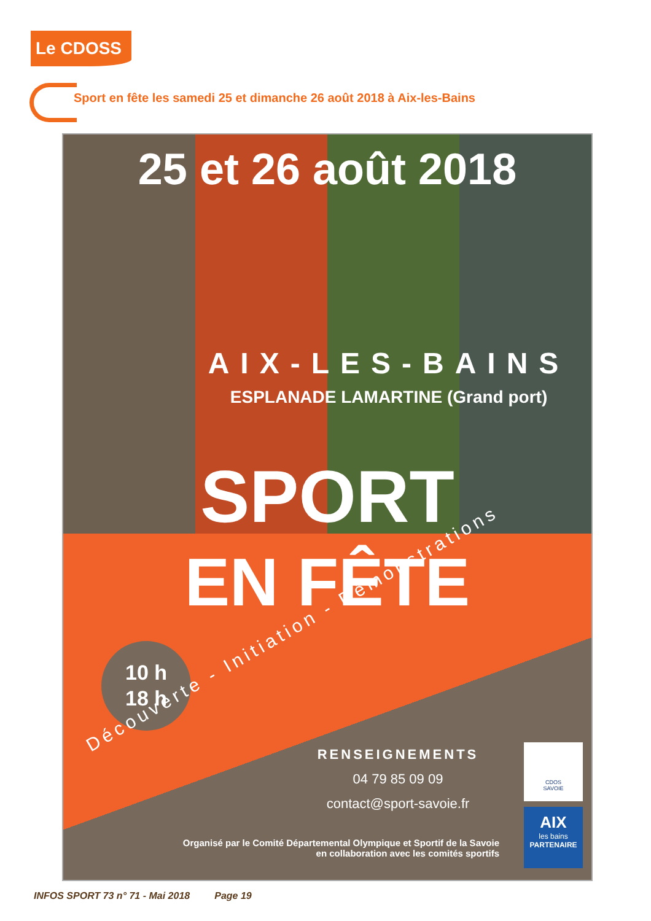Le CDOSS
Sport en fête les samedi 25 et dimanche 26 août 2018 à Aix-les-Bains
25 et 26 août 2018
AIX-LES-BAINS
ESPLANADE LAMARTINE (Grand port)
SPORT
EN FÊTE
10 h
18 h
Découverte - Initiation - Démonstrations
RENSEIGNEMENTS
04 79 85 09 09
contact@sport-savoie.fr
Organisé par le Comité Départemental Olympique et Sportif de la Savoie
en collaboration avec les comités sportifs
CDOS
SAVOIE
AIX
les bains
PARTENAIRE
INFOS SPORT 73 n° 71 - Mai 2018 Page 19